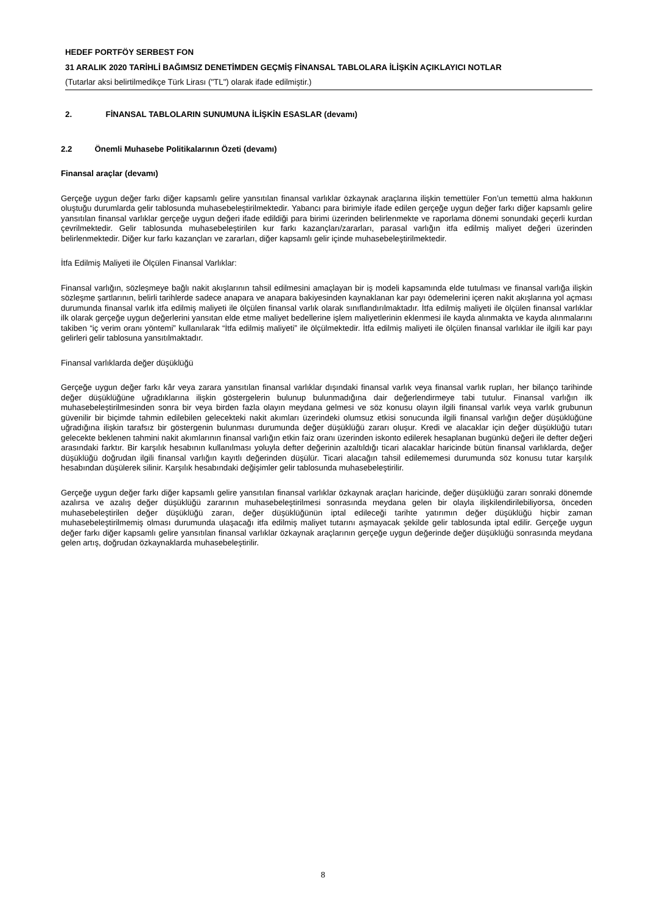HEDEF PORTFÖY SERBEST FON
31 ARALIK 2020 TARİHLİ BAĞIMSIZ DENETİMDEN GEÇMİŞ FİNANSAL TABLOLARA İLİŞKİN AÇIKLAYICI NOTLAR
(Tutarlar aksi belirtilmedikçe Türk Lirası ("TL") olarak ifade edilmiştir.)
2. FİNANSAL TABLOLARIN SUNUMUNA İLİŞKİN ESASLAR (devamı)
2.2 Önemli Muhasebe Politikalarının Özeti (devamı)
Finansal araçlar (devamı)
Gerçeğe uygun değer farkı diğer kapsamlı gelire yansıtılan finansal varlıklar özkaynak araçlarına ilişkin temettüler Fon’un temettü alma hakkının oluştuğu durumlarda gelir tablosunda muhasebeleştirilmektedir. Yabancı para birimiyle ifade edilen gerçeğe uygun değer farkı diğer kapsamlı gelire yansıtılan finansal varlıklar gerçeğe uygun değeri ifade edildiği para birimi üzerinden belirlenmekte ve raporlama dönemi sonundaki geçerli kurdan çevrilmektedir. Gelir tablosunda muhasebeleştirilen kur farkı kazançları/zararları, parasal varlığın itfa edilmiş maliyet değeri üzerinden belirlenmektedir. Diğer kur farkı kazançları ve zararları, diğer kapsamlı gelir içinde muhasebeleştirilmektedir.
İtfa Edilmiş Maliyeti ile Ölçülen Finansal Varlıklar:
Finansal varlığın, sözleşmeye bağlı nakit akışlarının tahsil edilmesini amaçlayan bir iş modeli kapsamında elde tutulması ve finansal varlığa ilişkin sözleşme şartlarının, belirli tarihlerde sadece anapara ve anapara bakiyesinden kaynaklanan kar payı ödemelerini içeren nakit akışlarına yol açması durumunda finansal varlık itfa edilmiş maliyeti ile ölçülen finansal varlık olarak sınıflandırılmaktadır. İtfa edilmiş maliyeti ile ölçülen finansal varlıklar ilk olarak gerçeğe uygun değerlerini yansıtan elde etme maliyet bedellerine işlem maliyetlerinin eklenmesi ile kayda alınmakta ve kayda alınmalarını takiben “iç verim oranı yöntemi” kullanılarak “İtfa edilmiş maliyeti” ile ölçülmektedir. İtfa edilmiş maliyeti ile ölçülen finansal varlıklar ile ilgili kar payı gelirleri gelir tablosuna yansıtılmaktadır.
Finansal varlıklarda değer düşüklüğü
Gerçeğe uygun değer farkı kâr veya zarara yansıtılan finansal varlıklar dışındaki finansal varlık veya finansal varlık rupları, her bilanço tarihinde değer düşüklüğüne uğradıklarına ilişkin göstergelerin bulunup bulunmadığına dair değerlendirmeye tabi tutulur. Finansal varlığın ilk muhasebeleştirilmesinden sonra bir veya birden fazla olayın meydana gelmesi ve söz konusu olayın ilgili finansal varlık veya varlık grubunun güvenilir bir biçimde tahmin edilebilen gelecekteki nakit akımları üzerindeki olumsuz etkisi sonucunda ilgili finansal varlığın değer düşüklüğüne uğradığına ilişkin tarafsız bir göstergenin bulunması durumunda değer düşüklüğü zararı oluşur. Kredi ve alacaklar için değer düşüklüğü tutarı gelecekte beklenen tahmini nakit akımlarının finansal varlığın etkin faiz oranı üzerinden iskonto edilerek hesaplanan bugünkü değeri ile defter değeri arasındaki farktır. Bir karşılık hesabının kullanılması yoluyla defter değerinin azaltıldığı ticari alacaklar haricinde bütün finansal varlıklarda, değer düşüklüğü doğrudan ilgili finansal varlığın kayıtlı değerinden düşülür. Ticari alacağın tahsil edilememesi durumunda söz konusu tutar karşılık hesabından düşülerek silinir. Karşılık hesabındaki değişimler gelir tablosunda muhasebeleştirilir.
Gerçeğe uygun değer farkı diğer kapsamlı gelire yansıtılan finansal varlıklar özkaynak araçları haricinde, değer düşüklüğü zararı sonraki dönemde azalırsa ve azalış değer düşüklüğü zararının muhasebeleştirilmesi sonrasında meydana gelen bir olayla ilişkilendirilebiliyorsa, önceden muhasebeleştirilen değer düşüklüğü zararı, değer düşüklüğünün iptal edileceği tarihte yatırımın değer düşüklüğü hiçbir zaman muhasebeleştirilmemiş olması durumunda ulaşacağı itfa edilmiş maliyet tutarını aşmayacak şekilde gelir tablosunda iptal edilir. Gerçeğe uygun değer farkı diğer kapsamlı gelire yansıtılan finansal varlıklar özkaynak araçlarının gerçeğe uygun değerinde değer düşüklüğü sonrasında meydana gelen artış, doğrudan özkaynaklarda muhasebeleştirilir.
8